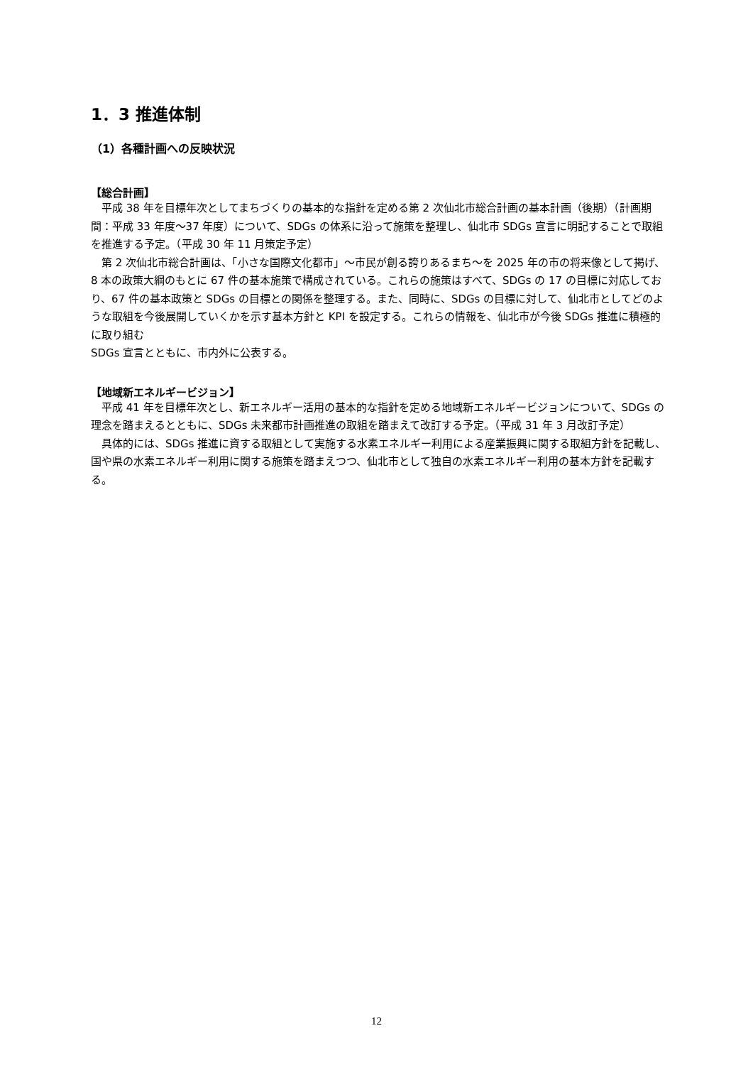1．3 推進体制
（1）各種計画への反映状況
【総合計画】
　平成 38 年を目標年次としてまちづくりの基本的な指針を定める第 2 次仙北市総合計画の基本計画（後期）（計画期間：平成 33 年度～37 年度）について、SDGs の体系に沿って施策を整理し、仙北市 SDGs 宣言に明記することで取組を推進する予定。（平成 30 年 11 月策定予定）
　第 2 次仙北市総合計画は、「小さな国際文化都市」～市民が創る誇りあるまち～を 2025 年の市の将来像として掲げ、8 本の政策大綱のもとに 67 件の基本施策で構成されている。これらの施策はすべて、SDGs の 17 の目標に対応しており、67 件の基本政策と SDGs の目標との関係を整理する。また、同時に、SDGs の目標に対して、仙北市としてどのような取組を今後展開していくかを示す基本方針と KPI を設定する。これらの情報を、仙北市が今後 SDGs 推進に積極的に取り組む
SDGs 宣言とともに、市内外に公表する。
【地域新エネルギービジョン】
　平成 41 年を目標年次とし、新エネルギー活用の基本的な指針を定める地域新エネルギービジョンについて、SDGs の理念を踏まえるとともに、SDGs 未来都市計画推進の取組を踏まえて改訂する予定。（平成 31 年 3 月改訂予定）
　具体的には、SDGs 推進に資する取組として実施する水素エネルギー利用による産業振興に関する取組方針を記載し、国や県の水素エネルギー利用に関する施策を踏まえつつ、仙北市として独自の水素エネルギー利用の基本方針を記載する。
12